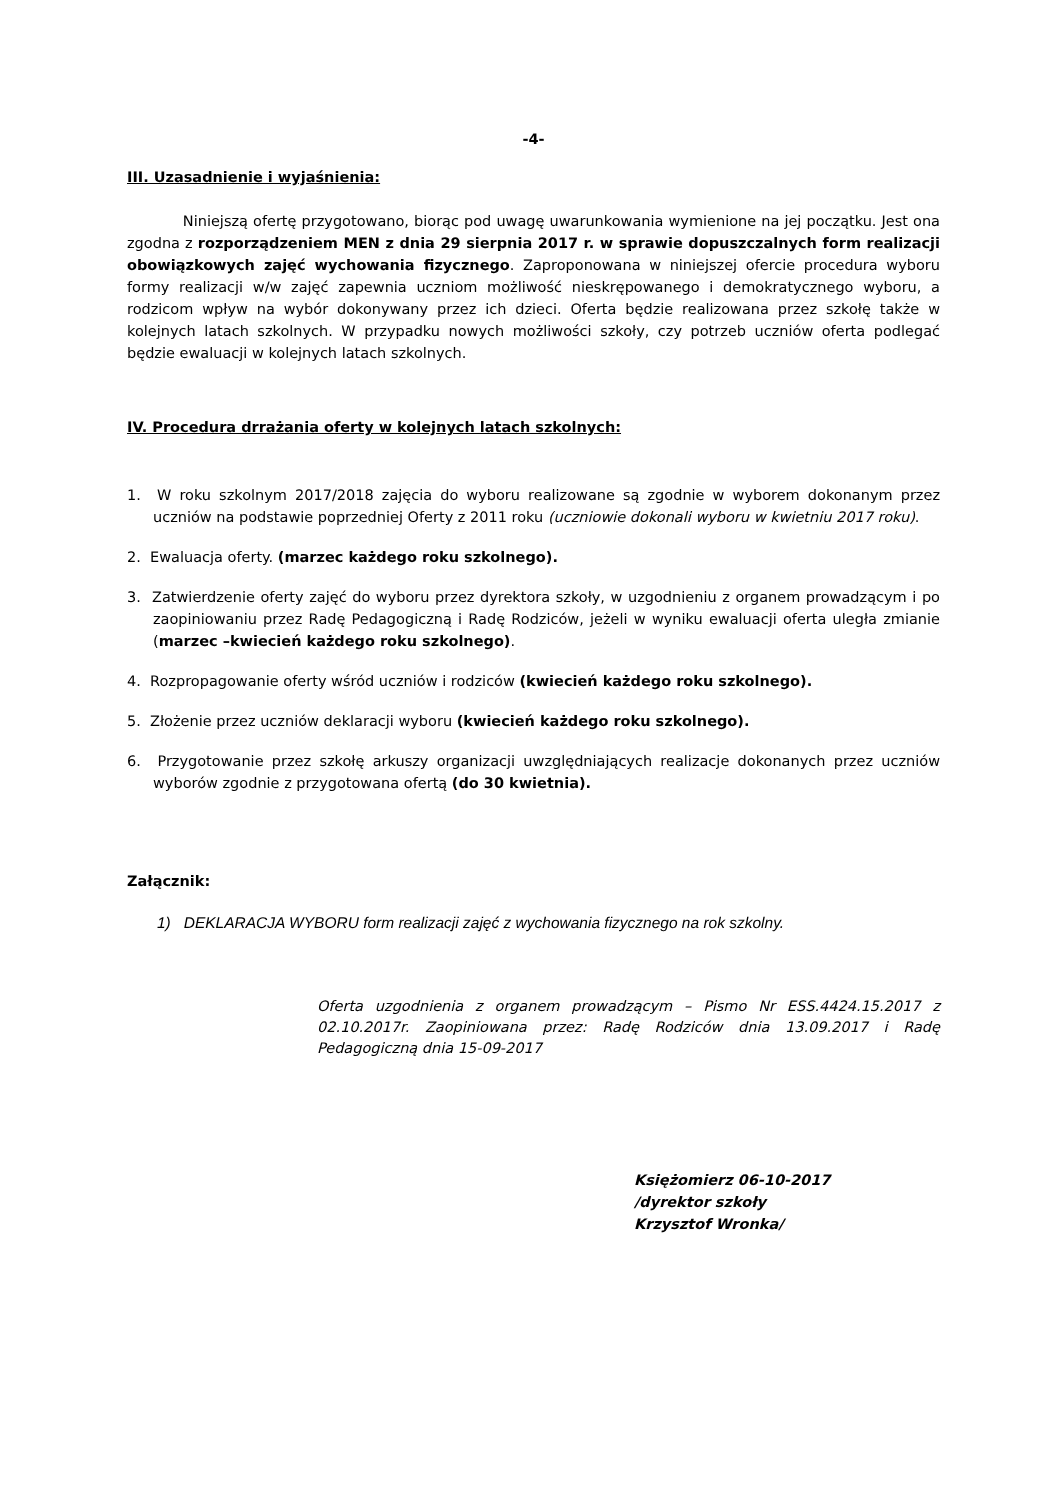-4-
III. Uzasadnienie i wyjaśnienia:
Niniejszą ofertę przygotowano, biorąc pod uwagę uwarunkowania wymienione na jej początku. Jest ona zgodna z rozporządzeniem MEN z dnia 29 sierpnia 2017 r. w sprawie dopuszczalnych form realizacji obowiązkowych zajęć wychowania fizycznego. Zaproponowana w niniejszej ofercie procedura wyboru formy realizacji w/w zajęć zapewnia uczniom możliwość nieskrępowanego i demokratycznego wyboru, a rodzicom wpływ na wybór dokonywany przez ich dzieci. Oferta będzie realizowana przez szkołę także w kolejnych latach szkolnych. W przypadku nowych możliwości szkoły, czy potrzeb uczniów oferta podlegać będzie ewaluacji w kolejnych latach szkolnych.
IV. Procedura drrażania oferty w kolejnych latach szkolnych:
1. W roku szkolnym 2017/2018 zajęcia do wyboru realizowane są zgodnie w wyborem dokonanym przez uczniów na podstawie poprzedniej Oferty z 2011 roku (uczniowie dokonali wyboru w kwietniu 2017 roku).
2. Ewaluacja oferty. (marzec każdego roku szkolnego).
3. Zatwierdzenie oferty zajęć do wyboru przez dyrektora szkoły, w uzgodnieniu z organem prowadzącym i po zaopiniowaniu przez Radę Pedagogiczną i Radę Rodziców, jeżeli w wyniku ewaluacji oferta uległa zmianie (marzec –kwiecień każdego roku szkolnego).
4. Rozpropagowanie oferty wśród uczniów i rodziców (kwiecień każdego roku szkolnego).
5. Złożenie przez uczniów deklaracji wyboru (kwiecień każdego roku szkolnego).
6. Przygotowanie przez szkołę arkuszy organizacji uwzględniających realizacje dokonanych przez uczniów wyborów zgodnie z przygotowana ofertą (do 30 kwietnia).
Załącznik:
1) DEKLARACJA WYBORU form realizacji zajęć z wychowania fizycznego na rok szkolny.
Oferta uzgodnienia z organem prowadzącym – Pismo Nr ESS.4424.15.2017 z 02.10.2017r. Zaopiniowana przez: Radę Rodziców dnia 13.09.2017 i Radę Pedagogiczną dnia 15-09-2017
Księżomierz 06-10-2017
/dyrektor szkoły
Krzysztof Wronka/